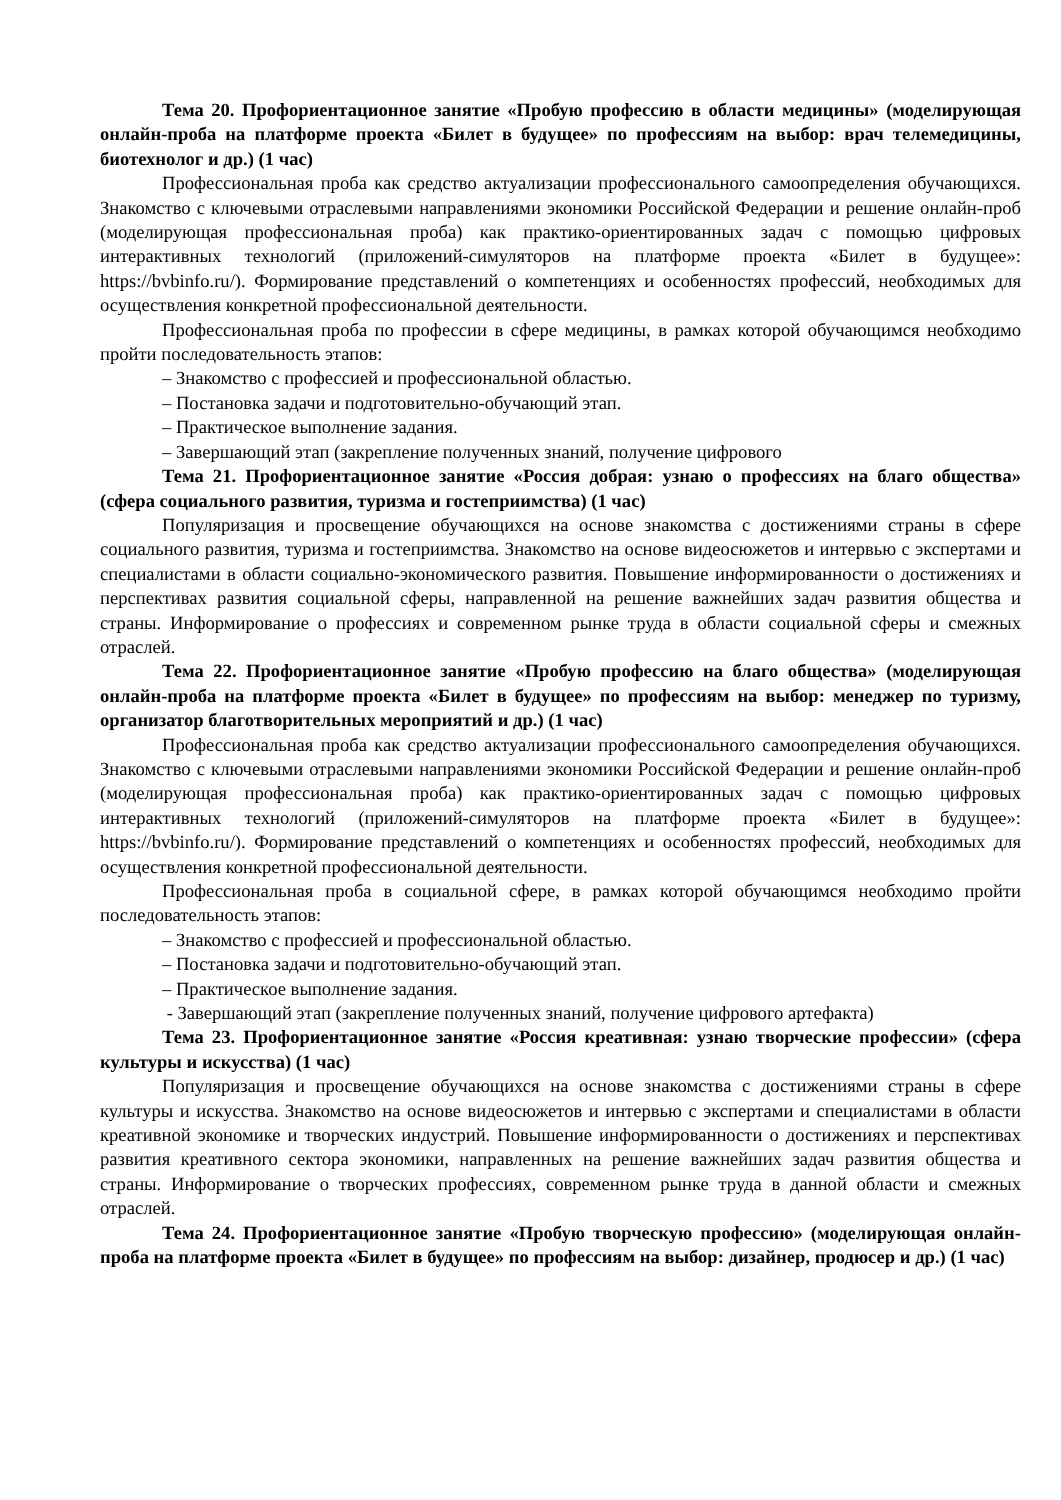Тема 20. Профориентационное занятие «Пробую профессию в области медицины» (моделирующая онлайн-проба на платформе проекта «Билет в будущее» по профессиям на выбор: врач телемедицины, биотехнолог и др.) (1 час)
Профессиональная проба как средство актуализации профессионального самоопределения обучающихся. Знакомство с ключевыми отраслевыми направлениями экономики Российской Федерации и решение онлайн-проб (моделирующая профессиональная проба) как практико-ориентированных задач с помощью цифровых интерактивных технологий (приложений-симуляторов на платформе проекта «Билет в будущее»: https://bvbinfo.ru/). Формирование представлений о компетенциях и особенностях профессий, необходимых для осуществления конкретной профессиональной деятельности.
Профессиональная проба по профессии в сфере медицины, в рамках которой обучающимся необходимо пройти последовательность этапов:
– Знакомство с профессией и профессиональной областью.
– Постановка задачи и подготовительно-обучающий этап.
– Практическое выполнение задания.
– Завершающий этап (закрепление полученных знаний, получение цифрового
Тема 21. Профориентационное занятие «Россия добрая: узнаю о профессиях на благо общества» (сфера социального развития, туризма и гостеприимства) (1 час)
Популяризация и просвещение обучающихся на основе знакомства с достижениями страны в сфере социального развития, туризма и гостеприимства. Знакомство на основе видеосюжетов и интервью с экспертами и специалистами в области социально-экономического развития. Повышение информированности о достижениях и перспективах развития социальной сферы, направленной на решение важнейших задач развития общества и страны. Информирование о профессиях и современном рынке труда в области социальной сферы и смежных отраслей.
Тема 22. Профориентационное занятие «Пробую профессию на благо общества» (моделирующая онлайн-проба на платформе проекта «Билет в будущее» по профессиям на выбор: менеджер по туризму, организатор благотворительных мероприятий и др.) (1 час)
Профессиональная проба как средство актуализации профессионального самоопределения обучающихся. Знакомство с ключевыми отраслевыми направлениями экономики Российской Федерации и решение онлайн-проб (моделирующая профессиональная проба) как практико-ориентированных задач с помощью цифровых интерактивных технологий (приложений-симуляторов на платформе проекта «Билет в будущее»: https://bvbinfo.ru/). Формирование представлений о компетенциях и особенностях профессий, необходимых для осуществления конкретной профессиональной деятельности.
Профессиональная проба в социальной сфере, в рамках которой обучающимся необходимо пройти последовательность этапов:
– Знакомство с профессией и профессиональной областью.
– Постановка задачи и подготовительно-обучающий этап.
– Практическое выполнение задания.
- Завершающий этап (закрепление полученных знаний, получение цифрового артефакта)
Тема 23. Профориентационное занятие «Россия креативная: узнаю творческие профессии» (сфера культуры и искусства) (1 час)
Популяризация и просвещение обучающихся на основе знакомства с достижениями страны в сфере культуры и искусства. Знакомство на основе видеосюжетов и интервью с экспертами и специалистами в области креативной экономике и творческих индустрий. Повышение информированности о достижениях и перспективах развития креативного сектора экономики, направленных на решение важнейших задач развития общества и страны. Информирование о творческих профессиях, современном рынке труда в данной области и смежных отраслей.
Тема 24. Профориентационное занятие «Пробую творческую профессию» (моделирующая онлайн-проба на платформе проекта «Билет в будущее» по профессиям на выбор: дизайнер, продюсер и др.) (1 час)